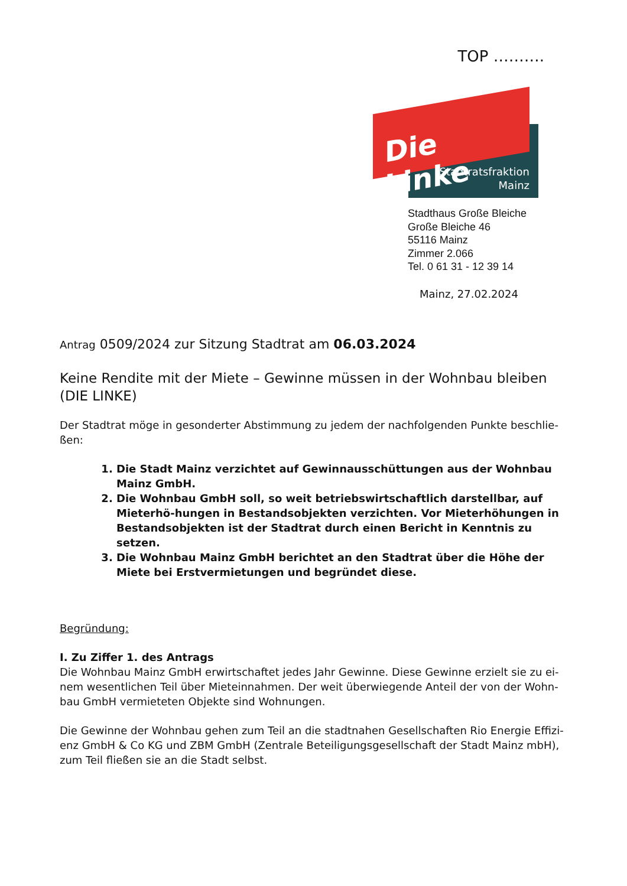TOP ……….
Die Linke
Stadtratsfraktion
Mainz
Stadthaus Große Bleiche
Große Bleiche 46
55116 Mainz
Zimmer 2.066
Tel. 0 61 31 - 12 39 14
Mainz, 27.02.2024
Antrag 0509/2024 zur Sitzung Stadtrat am 06.03.2024
Keine Rendite mit der Miete – Gewinne müssen in der Wohnbau bleiben
(DIE LINKE)
Der Stadtrat möge in gesonderter Abstimmung zu jedem der nachfolgenden Punkte beschlie-ßen:
1. Die Stadt Mainz verzichtet auf Gewinnausschüttungen aus der Wohnbau Mainz GmbH.
2. Die Wohnbau GmbH soll, so weit betriebswirtschaftlich darstellbar, auf Mieterhö-hungen in Bestandsobjekten verzichten. Vor Mieterhöhungen in Bestandsobjekten ist der Stadtrat durch einen Bericht in Kenntnis zu setzen.
3. Die Wohnbau Mainz GmbH berichtet an den Stadtrat über die Höhe der Miete bei Erstvermietungen und begründet diese.
Begründung:
I. Zu Ziffer 1. des Antrags
Die Wohnbau Mainz GmbH erwirtschaftet jedes Jahr Gewinne. Diese Gewinne erzielt sie zu ei-nem wesentlichen Teil über Mieteinnahmen. Der weit überwiegende Anteil der von der Wohn-bau GmbH vermieteten Objekte sind Wohnungen.
Die Gewinne der Wohnbau gehen zum Teil an die stadtnahen Gesellschaften Rio Energie Effizi-enz GmbH & Co KG und ZBM GmbH (Zentrale Beteiligungsgesellschaft der Stadt Mainz mbH), zum Teil fließen sie an die Stadt selbst.